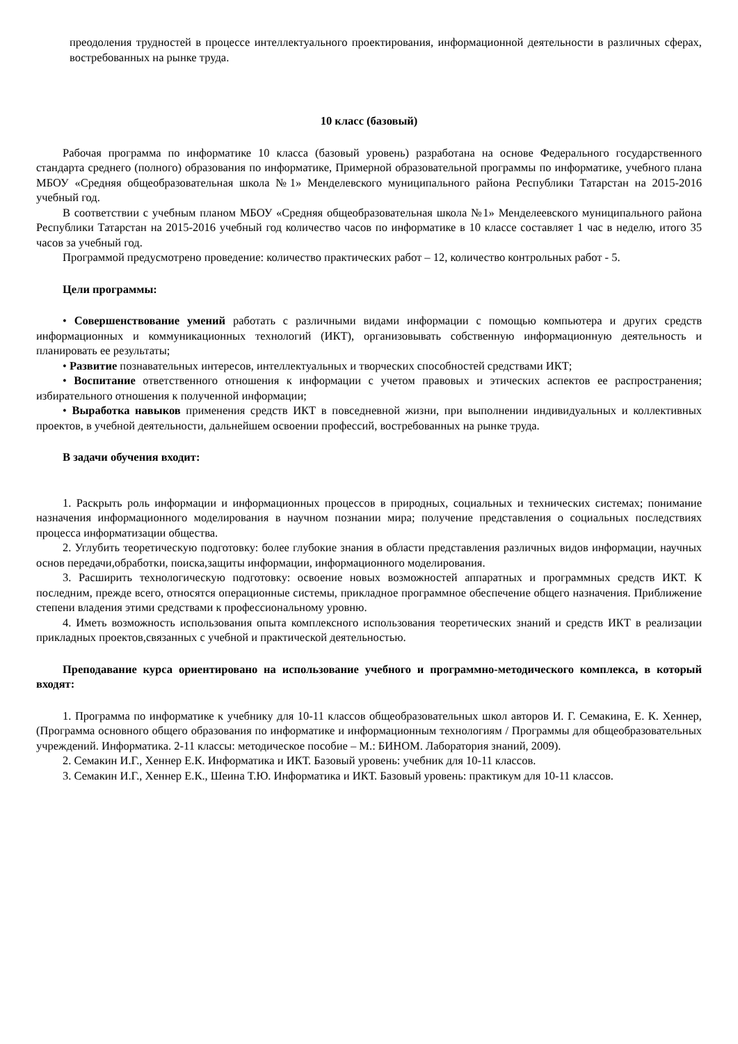преодоления трудностей в процессе интеллектуального проектирования, информационной деятельности в различных сферах, востребованных на рынке труда.
10 класс (базовый)
Рабочая программа по информатике 10 класса (базовый уровень) разработана на основе Федерального государственного стандарта среднего (полного) образования по информатике, Примерной образовательной программы по информатике, учебного плана МБОУ «Средняя общеобразовательная школа №1» Менделевского муниципального района Республики Татарстан на 2015-2016 учебный год.
В соответствии с учебным планом МБОУ «Средняя общеобразовательная школа №1» Менделеевского муниципального района Республики Татарстан на 2015-2016 учебный год количество часов по информатике в 10 классе составляет 1 час в неделю, итого 35 часов за учебный год.
Программой предусмотрено проведение: количество практических работ – 12, количество контрольных работ - 5.
Цели программы:
• Совершенствование умений работать с различными видами информации с помощью компьютера и других средств информационных и коммуникационных технологий (ИКТ), организовывать собственную информационную деятельность и планировать ее результаты;
• Развитие познавательных интересов, интеллектуальных и творческих способностей средствами ИКТ;
• Воспитание ответственного отношения к информации с учетом правовых и этических аспектов ее распространения; избирательного отношения к полученной информации;
• Выработка навыков применения средств ИКТ в повседневной жизни, при выполнении индивидуальных и коллективных проектов, в учебной деятельности, дальнейшем освоении профессий, востребованных на рынке труда.
В задачи обучения входит:
1. Раскрыть роль информации и информационных процессов в природных, социальных и технических системах; понимание назначения информационного моделирования в научном познании мира; получение представления о социальных последствиях процесса информатизации общества.
2. Углубить теоретическую подготовку: более глубокие знания в области представления различных видов информации, научных основ передачи,обработки, поиска,защиты информации, информационного моделирования.
3. Расширить технологическую подготовку: освоение новых возможностей аппаратных и программных средств ИКТ. К последним, прежде всего, относятся операционные системы, прикладное программное обеспечение общего назначения. Приближение степени владения этими средствами к профессиональному уровню.
4. Иметь возможность использования опыта комплексного использования теоретических знаний и средств ИКТ в реализации прикладных проектов,связанных с учебной и практической деятельностью.
Преподавание курса ориентировано на использование учебного и программно-методического комплекса, в который входят:
1. Программа по информатике к учебнику для 10-11 классов общеобразовательных школ авторов И. Г. Семакина, Е. К. Хеннер, (Программа основного общего образования по информатике и информационным технологиям / Программы для общеобразовательных учреждений. Информатика. 2-11 классы: методическое пособие – М.: БИНОМ. Лаборатория знаний, 2009).
2. Семакин И.Г., Хеннер Е.К. Информатика и ИКТ. Базовый уровень: учебник для 10-11 классов.
3. Семакин И.Г., Хеннер Е.К., Шеина Т.Ю. Информатика и ИКТ. Базовый уровень: практикум для 10-11 классов.